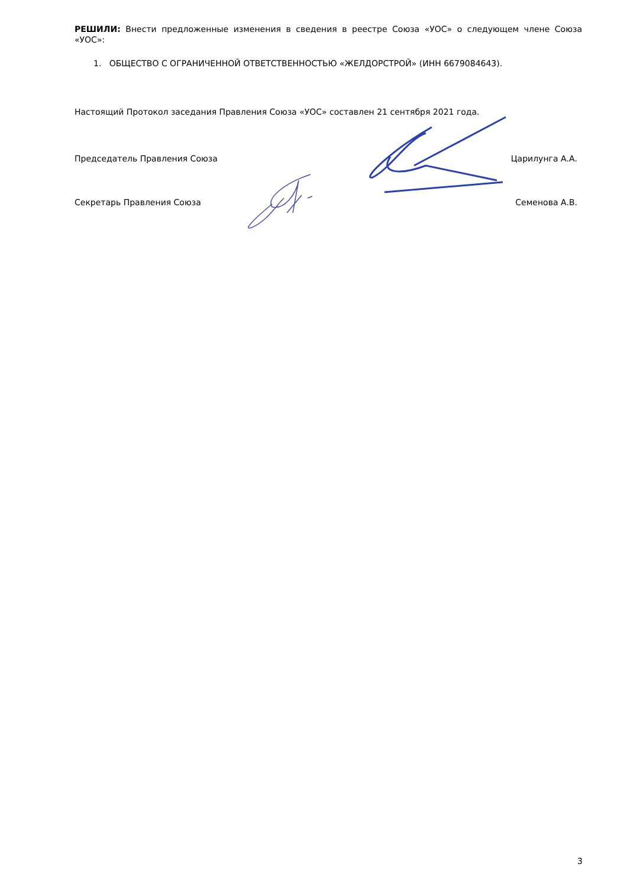РЕШИЛИ: Внести предложенные изменения в сведения в реестре Союза «УОС» о следующем члене Союза «УОС»:
1. ОБЩЕСТВО С ОГРАНИЧЕННОЙ ОТВЕТСТВЕННОСТЬЮ «ЖЕЛДОРСТРОЙ» (ИНН 6679084643).
Настоящий Протокол заседания Правления Союза «УОС» составлен 21 сентября 2021 года.
Председатель Правления Союза Царилунга А.А.
Секретарь Правления Союза Семенова А.В.
3